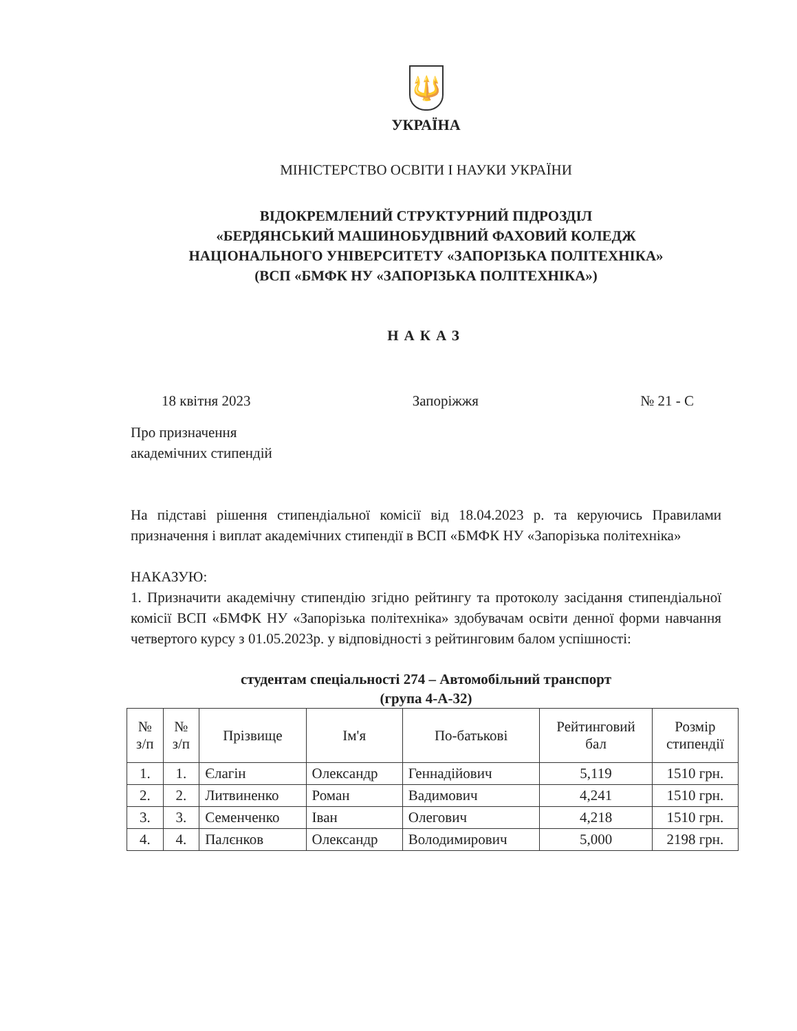🔱
УКРАЇНА
МІНІСТЕРСТВО ОСВІТИ І НАУКИ УКРАЇНИ
ВІДОКРЕМЛЕНИЙ СТРУКТУРНИЙ ПІДРОЗДІЛ
«БЕРДЯНСЬКИЙ МАШИНОБУДІВНИЙ ФАХОВИЙ КОЛЕДЖ
НАЦІОНАЛЬНОГО УНІВЕРСИТЕТУ «ЗАПОРІЗЬКА ПОЛІТЕХНІКА»
(ВСП «БМФК НУ «ЗАПОРІЗЬКА ПОЛІТЕХНІКА»)
НАКАЗ
18 квітня 2023 Запоріжжя № 21 - С
Про призначення
академічних стипендій
На підставі рішення стипендіальної комісії від 18.04.2023 р. та керуючись Правилами призначення і виплат академічних стипендії в ВСП «БМФК НУ «Запорізька політехніка»
НАКАЗУЮ:
1. Призначити академічну стипендію згідно рейтингу та протоколу засідання стипендіальної комісії ВСП «БМФК НУ «Запорізька політехніка» здобувачам освіти денної форми навчання четвертого курсу з 01.05.2023р. у відповідності з рейтинговим балом успішності:
студентам спеціальності 274 – Автомобільний транспорт
(група 4-А-32)
| № з/п | № з/п | Прізвище | Ім'я | По-батькові | Рейтинговий бал | Розмір стипендії |
| --- | --- | --- | --- | --- | --- | --- |
| 1. | 1. | Єлагін | Олександр | Геннадійович | 5,119 | 1510 грн. |
| 2. | 2. | Литвиненко | Роман | Вадимович | 4,241 | 1510 грн. |
| 3. | 3. | Семенченко | Іван | Олегович | 4,218 | 1510 грн. |
| 4. | 4. | Палєнков | Олександр | Володимирович | 5,000 | 2198 грн. |